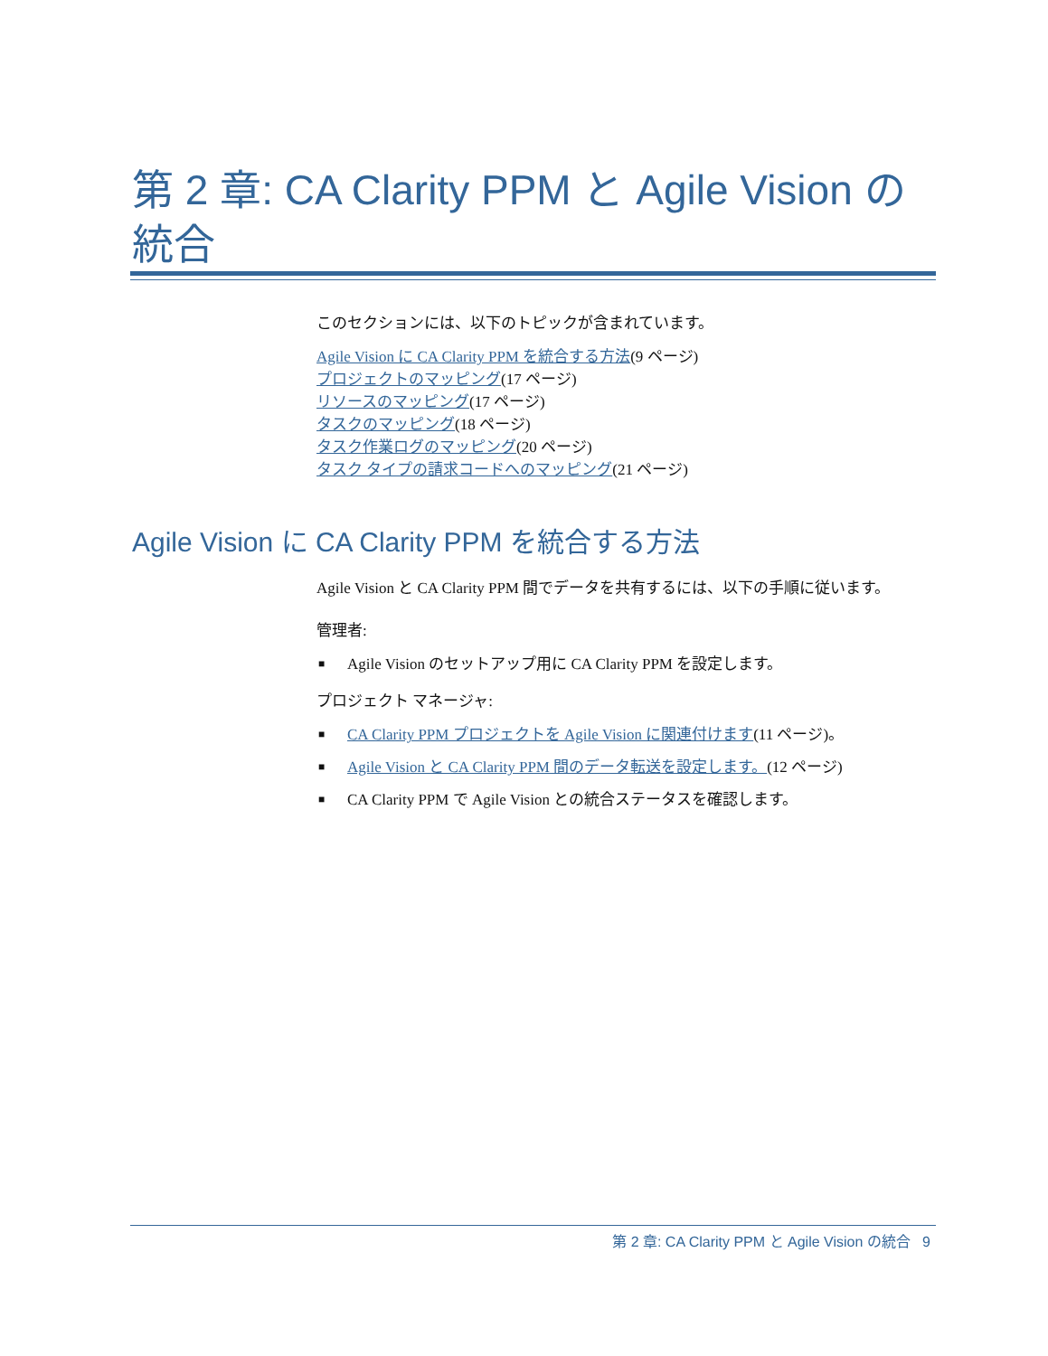第 2 章: CA Clarity PPM と Agile Vision の統合
このセクションには、以下のトピックが含まれています。
Agile Vision に CA Clarity PPM を統合する方法(9 ページ)
プロジェクトのマッピング(17 ページ)
リソースのマッピング(17 ページ)
タスクのマッピング(18 ページ)
タスク作業ログのマッピング(20 ページ)
タスク タイプの請求コードへのマッピング(21 ページ)
Agile Vision に CA Clarity PPM を統合する方法
Agile Vision と CA Clarity PPM 間でデータを共有するには、以下の手順に従います。
管理者:
■ Agile Vision のセットアップ用に CA Clarity PPM を設定します。
プロジェクト マネージャ:
■ CA Clarity PPM プロジェクトを Agile Vision に関連付けます(11 ページ)。
■ Agile Vision と CA Clarity PPM 間のデータ転送を設定します。(12 ページ)
■ CA Clarity PPM で Agile Vision との統合ステータスを確認します。
第 2 章: CA Clarity PPM と Agile Vision の統合 9